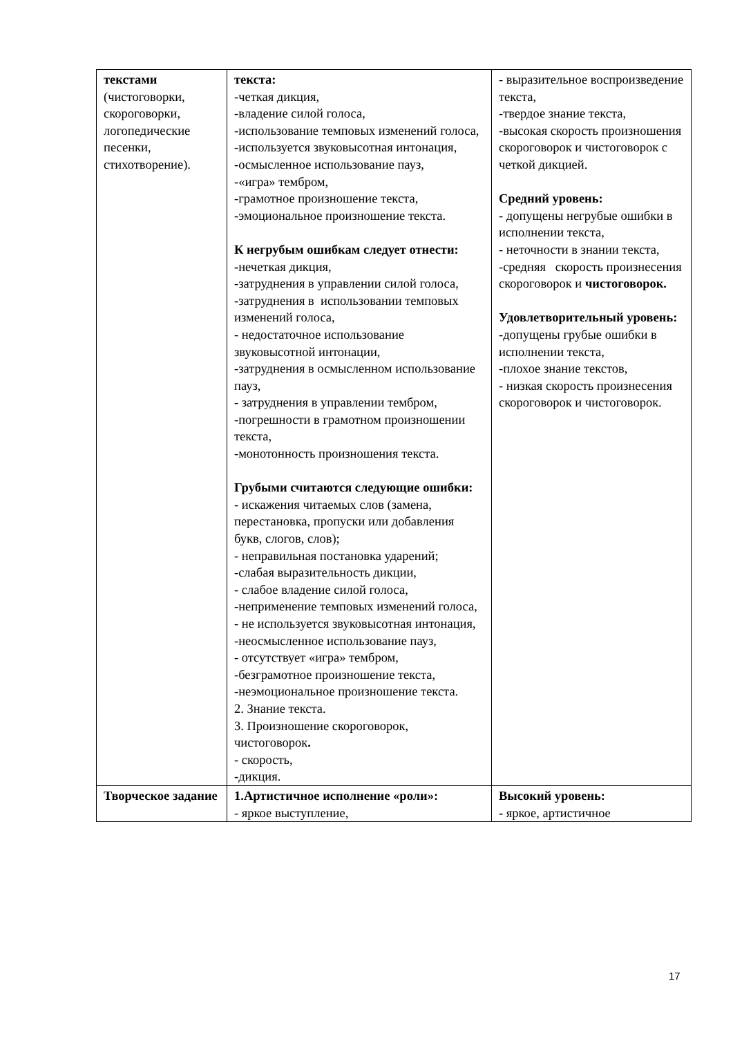| текстами (чистоговорки, скороговорки, логопедические песенки, стихотворение). | текста: -четкая дикция, -владение силой голоса, -использование темповых изменений голоса, -используется звуковысотная интонация, -осмысленное использование пауз, -«игра» тембром, -грамотное произношение текста, -эмоциональное произношение текста. К негрубым ошибкам следует отнести: - нечеткая дикция, -затруднения в управлении силой голоса, -затруднения в использовании темповых изменений голоса, - недостаточное использование звуковысотной интонации, -затруднения в осмысленном использование пауз, - затруднения в управлении тембром, -погрешности в грамотном произношении текста, -монотонность произношения текста. Грубыми считаются следующие ошибки: - искажения читаемых слов (замена, перестановка, пропуски или добавления букв, слогов, слов); - неправильная постановка ударений; -слабая выразительность дикции, - слабое владение силой голоса, -неприменение темповых изменений голоса, - не используется звуковысотная интонация, -неосмысленное использование пауз, - отсутствует «игра» тембром, -безграмотное произношение текста, -неэмоциональное произношение текста. 2. Знание текста. 3. Произношение скороговорок, чистоговорок . - скорость, - дикция. | - выразительное воспроизведение текста, -твердое знание текста, -высокая скорость произношения скороговорок и чистоговорок с четкой дикцией. Средний уровень: - допущены негрубые ошибки в исполнении текста, - неточности в знании текста, -средняя скорость произнесения скороговорок и чистоговорок. Удовлетворительный уровень: -допущены грубые ошибки в исполнении текста, -плохое знание текстов, - низкая скорость произнесения скороговорок и чистоговорок. |
| Творческое задание | 1.Артистичное исполнение «роли»: - яркое выступление, | Высокий уровень: - яркое, артистичное |
17